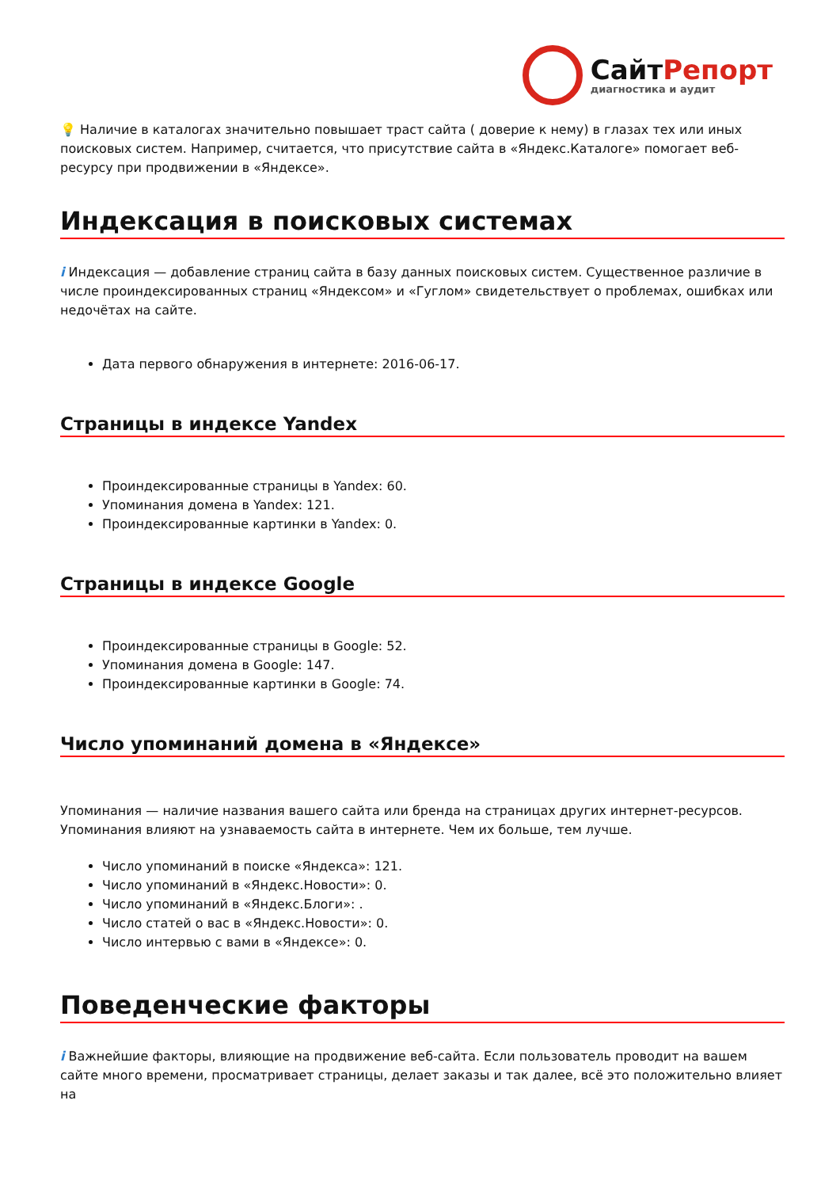СайтРепорт
диагностика и аудит
💡 Наличие в каталогах значительно повышает траст сайта ( доверие к нему) в глазах тех или иных поисковых систем. Например, считается, что присутствие сайта в «Яндекс.Каталоге» помогает веб-ресурсу при продвижении в «Яндексе».
Индексация в поисковых системах
i Индексация — добавление страниц сайта в базу данных поисковых систем. Существенное различие в числе проиндексированных страниц «Яндексом» и «Гуглом» свидетельствует о проблемах, ошибках или недочётах на сайте.
Дата первого обнаружения в интернете: 2016-06-17.
Страницы в индексе Yandex
Проиндексированные страницы в Yandex: 60.
Упоминания домена в Yandex: 121.
Проиндексированные картинки в Yandex: 0.
Страницы в индексе Google
Проиндексированные страницы в Google: 52.
Упоминания домена в Google: 147.
Проиндексированные картинки в Google: 74.
Число упоминаний домена в «Яндексе»
Упоминания — наличие названия вашего сайта или бренда на страницах других интернет-ресурсов. Упоминания влияют на узнаваемость сайта в интернете. Чем их больше, тем лучше.
Число упоминаний в поиске «Яндекса»: 121.
Число упоминаний в «Яндекс.Новости»: 0.
Число упоминаний в «Яндекс.Блоги»: .
Число статей о вас в «Яндекс.Новости»: 0.
Число интервью с вами в «Яндексе»: 0.
Поведенческие факторы
i Важнейшие факторы, влияющие на продвижение веб-сайта. Если пользователь проводит на вашем сайте много времени, просматривает страницы, делает заказы и так далее, всё это положительно влияет на